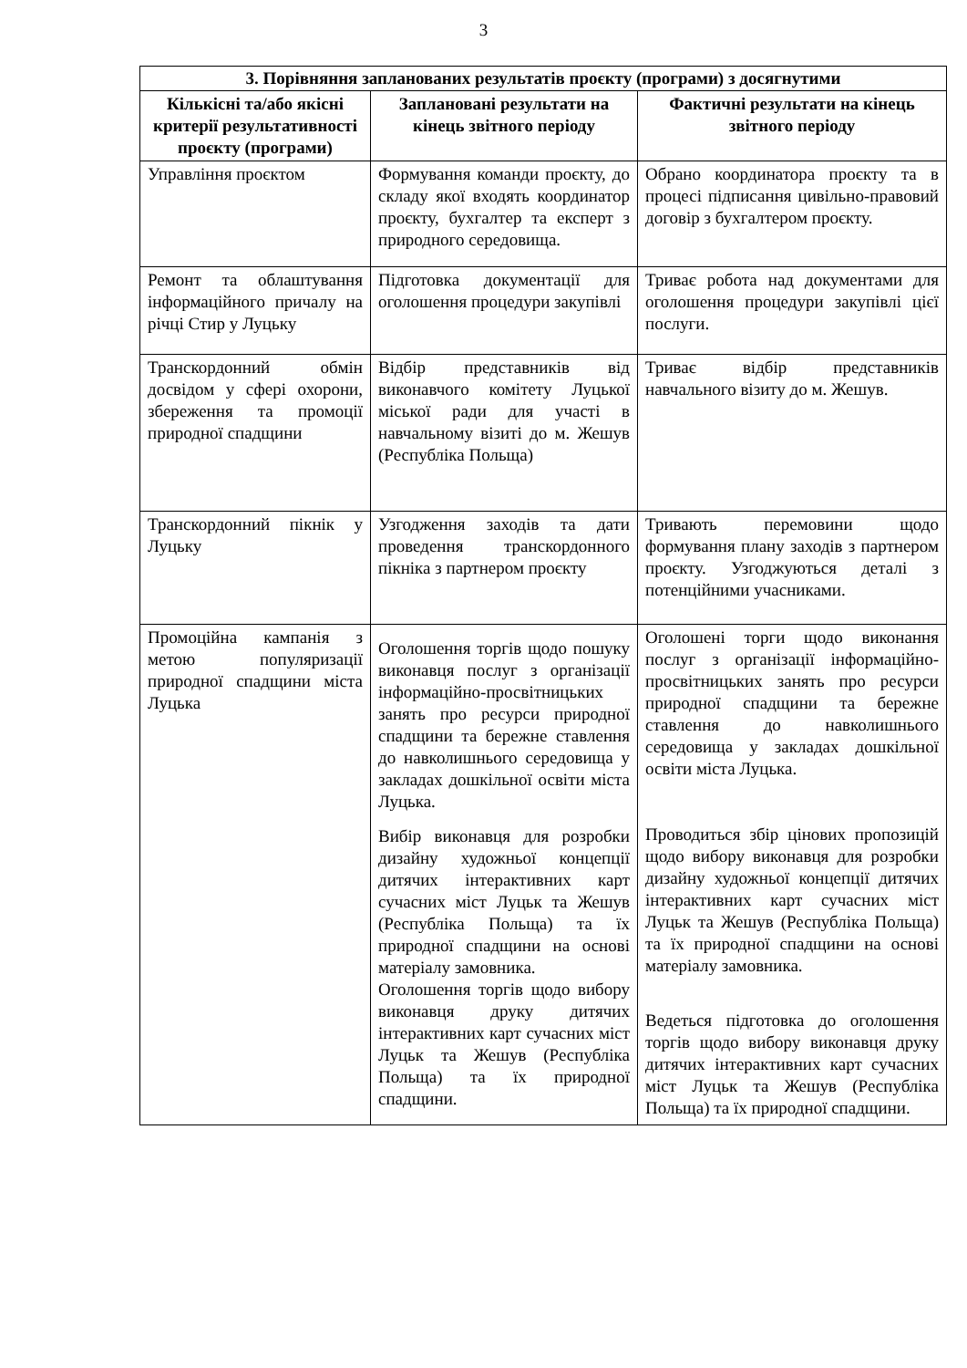3
| 3. Порівняння запланованих результатів проєкту (програми) з досягнутими | | |
| --- | --- | --- |
| Кількісні та/або якісні критерії результативності проєкту (програми) | Заплановані результати на кінець звітного періоду | Фактичні результати на кінець звітного періоду |
| Управління проєктом | Формування команди проєкту, до складу якої входять координатор проєкту, бухгалтер та експерт з природного середовища. | Обрано координатора проєкту та в процесі підписання цивільно-правовий договір з бухгалтером проєкту. |
| Ремонт та облаштування інформаційного причалу на річці Стир у Луцьку | Підготовка документації для оголошення процедури закупівлі | Триває робота над документами для оголошення процедури закупівлі цієї послуги. |
| Транскордонний обмін досвідом у сфері охорони, збереження та промоції природної спадщини | Відбір представників від виконавчого комітету Луцької міської ради для участі в навчальному візиті до м. Жешув (Республіка Польща) | Триває відбір представників навчального візиту до м. Жешув. |
| Транскордонний пікнік у Луцьку | Узгодження заходів та дати проведення транскордонного пікніка з партнером проєкту | Тривають перемовини щодо формування плану заходів з партнером проєкту. Узгоджуються деталі з потенційними учасниками. |
| Промоційна кампанія з метою популяризації природної спадщини міста Луцька | Оголошення торгів щодо пошуку виконавця послуг з організації інформаційно-просвітницьких занять про ресурси природної спадщини та бережне ставлення до навколишнього середовища у закладах дошкільної освіти міста Луцька. Вибір виконавця для розробки дизайну художньої концепції дитячих інтерактивних карт сучасних міст Луцьк та Жешув (Республіка Польща) та їх природної спадщини на основі матеріалу замовника. Оголошення торгів щодо вибору виконавця друку дитячих інтерактивних карт сучасних міст Луцьк та Жешув (Республіка Польща) та їх природної спадщини. | Оголошені торги щодо виконання послуг з організації інформаційно-просвітницьких занять про ресурси природної спадщини та бережне ставлення до навколишнього середовища у закладах дошкільної освіти міста Луцька. Проводиться збір цінових пропозицій щодо вибору виконавця для розробки дизайну художньої концепції дитячих інтерактивних карт сучасних міст Луцьк та Жешув (Республіка Польща) та їх природної спадщини на основі матеріалу замовника. Ведеться підготовка до оголошення торгів щодо вибору виконавця друку дитячих інтерактивних карт сучасних міст Луцьк та Жешув (Республіка Польща) та їх природної спадщини. |